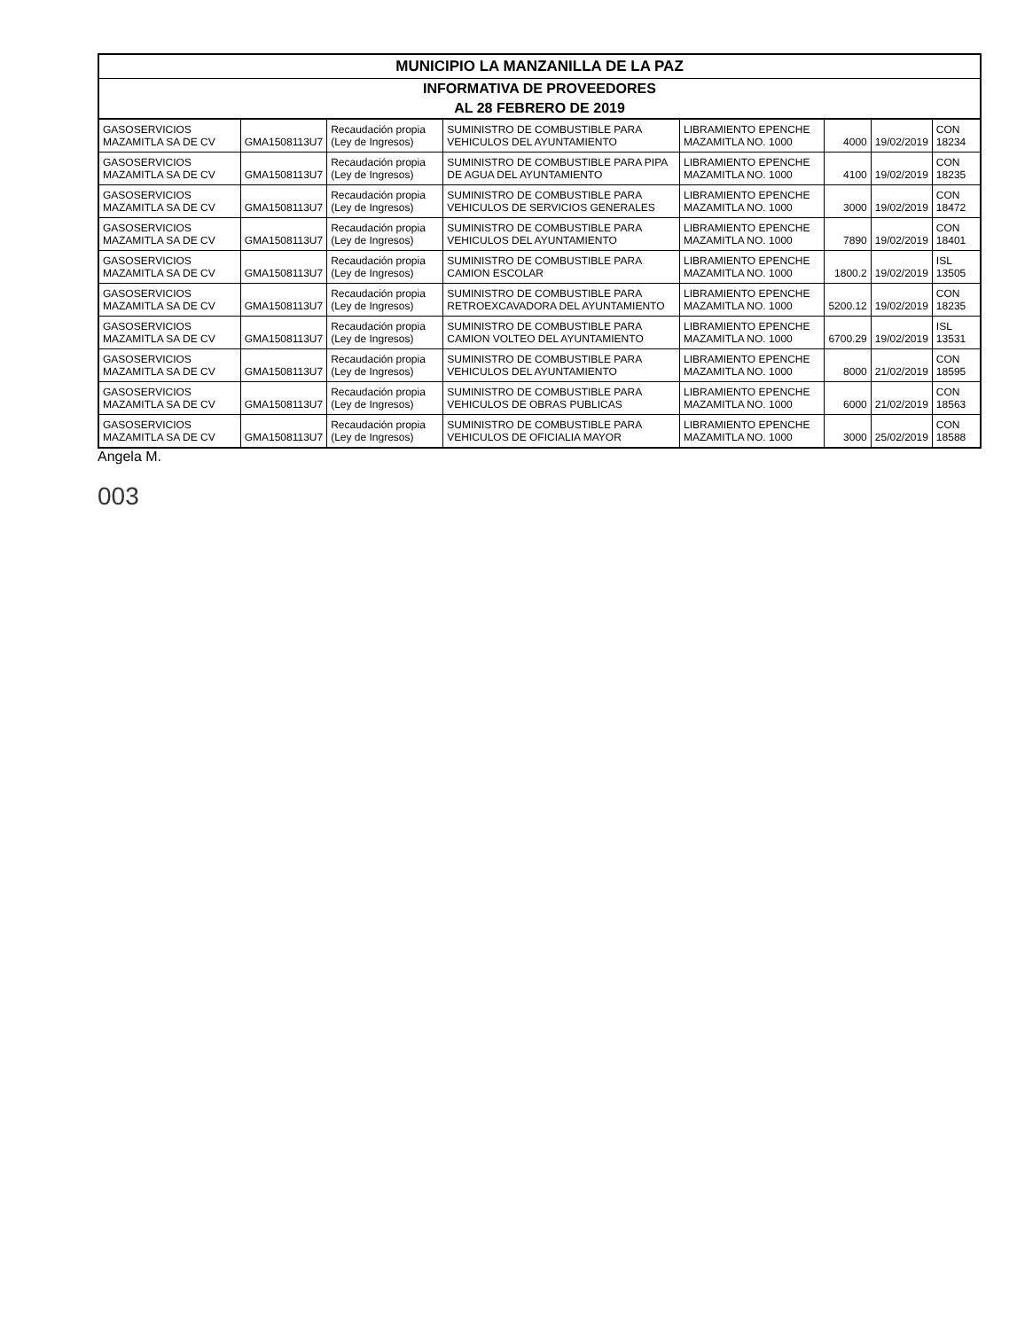MUNICIPIO LA MANZANILLA DE LA PAZ
INFORMATIVA DE PROVEEDORES
AL 28 FEBRERO DE 2019
| GASOSERVICIOS MAZAMITLA SA DE CV | GMA1508113U7 | Recaudación propia (Ley de Ingresos) | SUMINISTRO DE COMBUSTIBLE PARA VEHICULOS DEL AYUNTAMIENTO | LIBRAMIENTO EPENCHE MAZAMITLA NO. 1000 | 4000 | 19/02/2019 | CON 18234 |
| GASOSERVICIOS MAZAMITLA SA DE CV | GMA1508113U7 | Recaudación propia (Ley de Ingresos) | SUMINISTRO DE COMBUSTIBLE PARA PIPA DE AGUA DEL AYUNTAMIENTO | LIBRAMIENTO EPENCHE MAZAMITLA NO. 1000 | 4100 | 19/02/2019 | CON 18235 |
| GASOSERVICIOS MAZAMITLA SA DE CV | GMA1508113U7 | Recaudación propia (Ley de Ingresos) | SUMINISTRO DE COMBUSTIBLE PARA VEHICULOS DE SERVICIOS GENERALES | LIBRAMIENTO EPENCHE MAZAMITLA NO. 1000 | 3000 | 19/02/2019 | CON 18472 |
| GASOSERVICIOS MAZAMITLA SA DE CV | GMA1508113U7 | Recaudación propia (Ley de Ingresos) | SUMINISTRO DE COMBUSTIBLE PARA VEHICULOS DEL AYUNTAMIENTO | LIBRAMIENTO EPENCHE MAZAMITLA NO. 1000 | 7890 | 19/02/2019 | CON 18401 |
| GASOSERVICIOS MAZAMITLA SA DE CV | GMA1508113U7 | Recaudación propia (Ley de Ingresos) | SUMINISTRO DE COMBUSTIBLE PARA CAMION ESCOLAR | LIBRAMIENTO EPENCHE MAZAMITLA NO. 1000 | 1800.2 | 19/02/2019 | ISL 13505 |
| GASOSERVICIOS MAZAMITLA SA DE CV | GMA1508113U7 | Recaudación propia (Ley de Ingresos) | SUMINISTRO DE COMBUSTIBLE PARA RETROEXCAVADORA DEL AYUNTAMIENTO | LIBRAMIENTO EPENCHE MAZAMITLA NO. 1000 | 5200.12 | 19/02/2019 | CON 18235 |
| GASOSERVICIOS MAZAMITLA SA DE CV | GMA1508113U7 | Recaudación propia (Ley de Ingresos) | SUMINISTRO DE COMBUSTIBLE PARA CAMION VOLTEO DEL AYUNTAMIENTO | LIBRAMIENTO EPENCHE MAZAMITLA NO. 1000 | 6700.29 | 19/02/2019 | ISL 13531 |
| GASOSERVICIOS MAZAMITLA SA DE CV | GMA1508113U7 | Recaudación propia (Ley de Ingresos) | SUMINISTRO DE COMBUSTIBLE PARA VEHICULOS DEL AYUNTAMIENTO | LIBRAMIENTO EPENCHE MAZAMITLA NO. 1000 | 8000 | 21/02/2019 | CON 18595 |
| GASOSERVICIOS MAZAMITLA SA DE CV | GMA1508113U7 | Recaudación propia (Ley de Ingresos) | SUMINISTRO DE COMBUSTIBLE PARA VEHICULOS DE OBRAS PUBLICAS | LIBRAMIENTO EPENCHE MAZAMITLA NO. 1000 | 6000 | 21/02/2019 | CON 18563 |
| GASOSERVICIOS MAZAMITLA SA DE CV | GMA1508113U7 | Recaudación propia (Ley de Ingresos) | SUMINISTRO DE COMBUSTIBLE PARA VEHICULOS DE OFICIALIA MAYOR | LIBRAMIENTO EPENCHE MAZAMITLA NO. 1000 | 3000 | 25/02/2019 | CON 18588 |
Angela M.
003